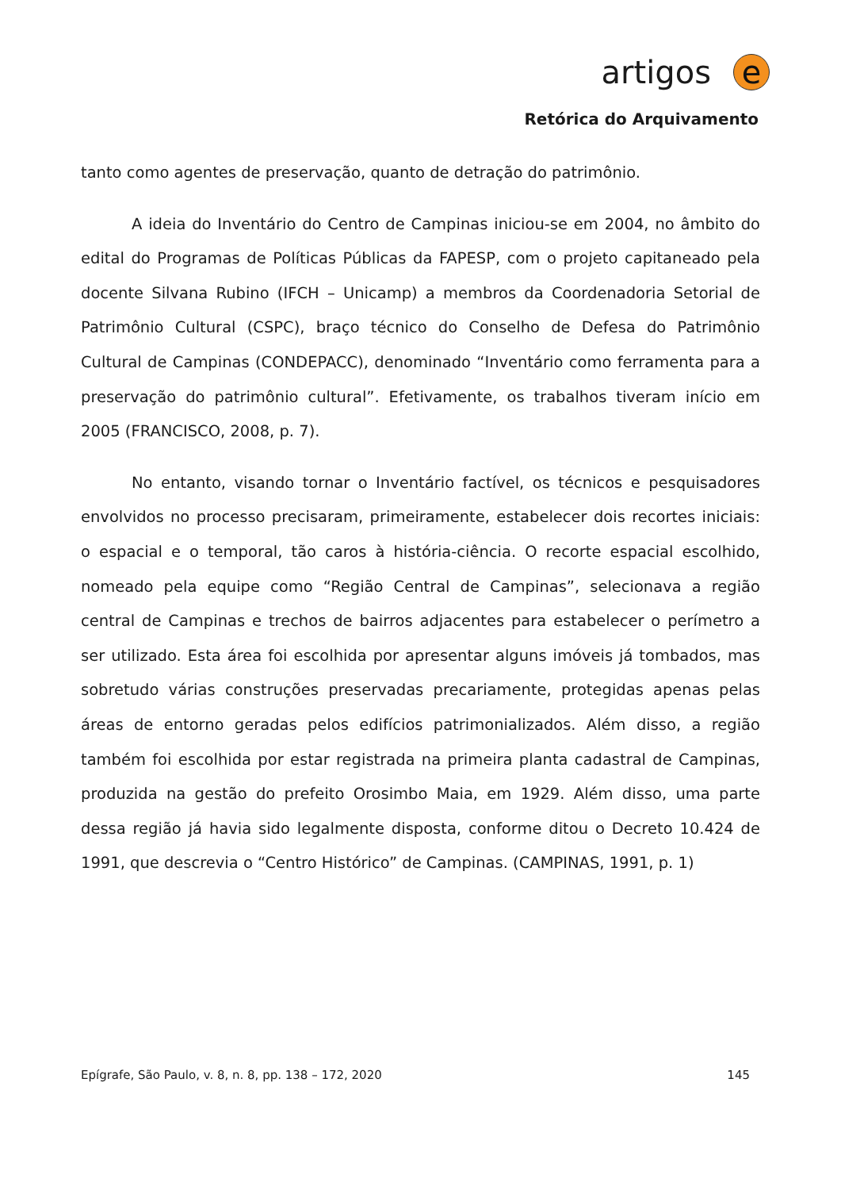artigos
e
Retórica do Arquivamento
tanto como agentes de preservação, quanto de detração do patrimônio.
A ideia do Inventário do Centro de Campinas iniciou-se em 2004, no âmbito do edital do Programas de Políticas Públicas da FAPESP, com o projeto capitaneado pela docente Silvana Rubino (IFCH – Unicamp) a membros da Coordenadoria Setorial de Patrimônio Cultural (CSPC), braço técnico do Conselho de Defesa do Patrimônio Cultural de Campinas (CONDEPACC), denominado “Inventário como ferramenta para a preservação do patrimônio cultural”. Efetivamente, os trabalhos tiveram início em 2005 (FRANCISCO, 2008, p. 7).
No entanto, visando tornar o Inventário factível, os técnicos e pesquisadores envolvidos no processo precisaram, primeiramente, estabelecer dois recortes iniciais: o espacial e o temporal, tão caros à história-ciência. O recorte espacial escolhido, nomeado pela equipe como “Região Central de Campinas”, selecionava a região central de Campinas e trechos de bairros adjacentes para estabelecer o perímetro a ser utilizado. Esta área foi escolhida por apresentar alguns imóveis já tombados, mas sobretudo várias construções preservadas precariamente, protegidas apenas pelas áreas de entorno geradas pelos edifícios patrimonializados. Além disso, a região também foi escolhida por estar registrada na primeira planta cadastral de Campinas, produzida na gestão do prefeito Orosimbo Maia, em 1929. Além disso, uma parte dessa região já havia sido legalmente disposta, conforme ditou o Decreto 10.424 de 1991, que descrevia o “Centro Histórico” de Campinas. (CAMPINAS, 1991, p. 1)
Epígrafe, São Paulo, v. 8, n. 8, pp. 138 – 172, 2020 145